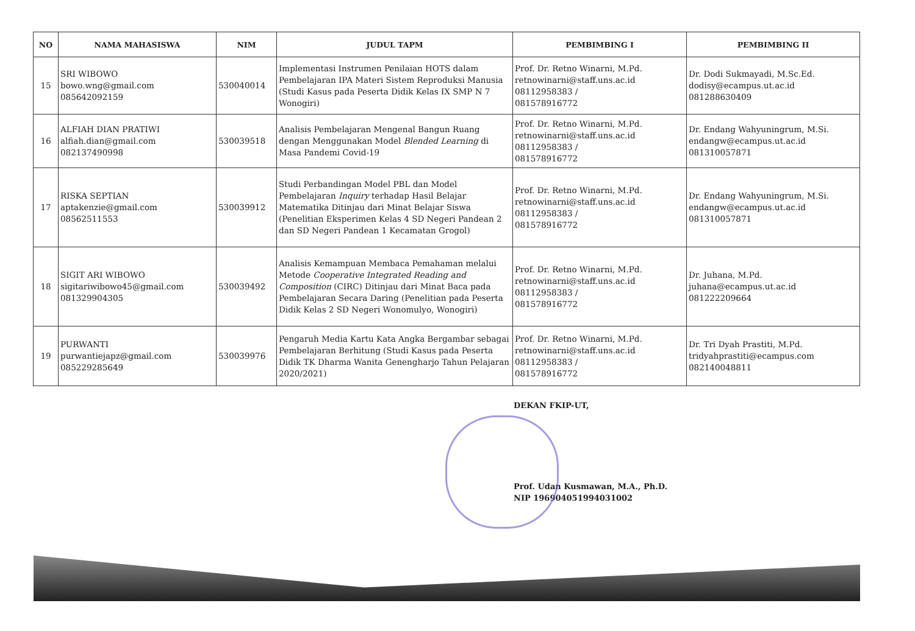| NO | NAMA MAHASISWA | NIM | JUDUL TAPM | PEMBIMBING I | PEMBIMBING II |
| --- | --- | --- | --- | --- | --- |
| 15 | SRI WIBOWO bowo.wng@gmail.com 085642092159 | 530040014 | Implementasi Instrumen Penilaian HOTS dalam Pembelajaran IPA Materi Sistem Reproduksi Manusia (Studi Kasus pada Peserta Didik Kelas IX SMP N 7 Wonogiri) | Prof. Dr. Retno Winarni, M.Pd. retnowinarni@staff.uns.ac.id 08112958383 / 081578916772 | Dr. Dodi Sukmayadi, M.Sc.Ed. dodisy@ecampus.ut.ac.id 081288630409 |
| 16 | ALFIAH DIAN PRATIWI alfiah.dian@gmail.com 082137490998 | 530039518 | Analisis Pembelajaran Mengenal Bangun Ruang dengan Menggunakan Model Blended Learning di Masa Pandemi Covid-19 | Prof. Dr. Retno Winarni, M.Pd. retnowinarni@staff.uns.ac.id 08112958383 / 081578916772 | Dr. Endang Wahyuningrum, M.Si. endangw@ecampus.ut.ac.id 081310057871 |
| 17 | RISKA SEPTIAN aptakenzie@gmail.com 08562511553 | 530039912 | Studi Perbandingan Model PBL dan Model Pembelajaran Inquiry terhadap Hasil Belajar Matematika Ditinjau dari Minat Belajar Siswa (Penelitian Eksperimen Kelas 4 SD Negeri Pandean 2 dan SD Negeri Pandean 1 Kecamatan Grogol) | Prof. Dr. Retno Winarni, M.Pd. retnowinarni@staff.uns.ac.id 08112958383 / 081578916772 | Dr. Endang Wahyuningrum, M.Si. endangw@ecampus.ut.ac.id 081310057871 |
| 18 | SIGIT ARI WIBOWO sigitariwibowo45@gmail.com 081329904305 | 530039492 | Analisis Kemampuan Membaca Pemahaman melalui Metode Cooperative Integrated Reading and Composition (CIRC) Ditinjau dari Minat Baca pada Pembelajaran Secara Daring (Penelitian pada Peserta Didik Kelas 2 SD Negeri Wonomulyo, Wonogiri) | Prof. Dr. Retno Winarni, M.Pd. retnowinarni@staff.uns.ac.id 08112958383 / 081578916772 | Dr. Juhana, M.Pd. juhana@ecampus.ut.ac.id 081222209664 |
| 19 | PURWANTI purwantiejapz@gmail.com 085229285649 | 530039976 | Pengaruh Media Kartu Kata Angka Bergambar sebagai Pembelajaran Berhitung (Studi Kasus pada Peserta Didik TK Dharma Wanita Genengharjo Tahun Pelajaran 2020/2021) | Prof. Dr. Retno Winarni, M.Pd. retnowinarni@staff.uns.ac.id 08112958383 / 081578916772 | Dr. Tri Dyah Prastiti, M.Pd. tridyahprastiti@ecampus.com 082140048811 |
DEKAN FKIP-UT,
Prof. Udan Kusmawan, M.A., Ph.D.
NIP 196904051994031002